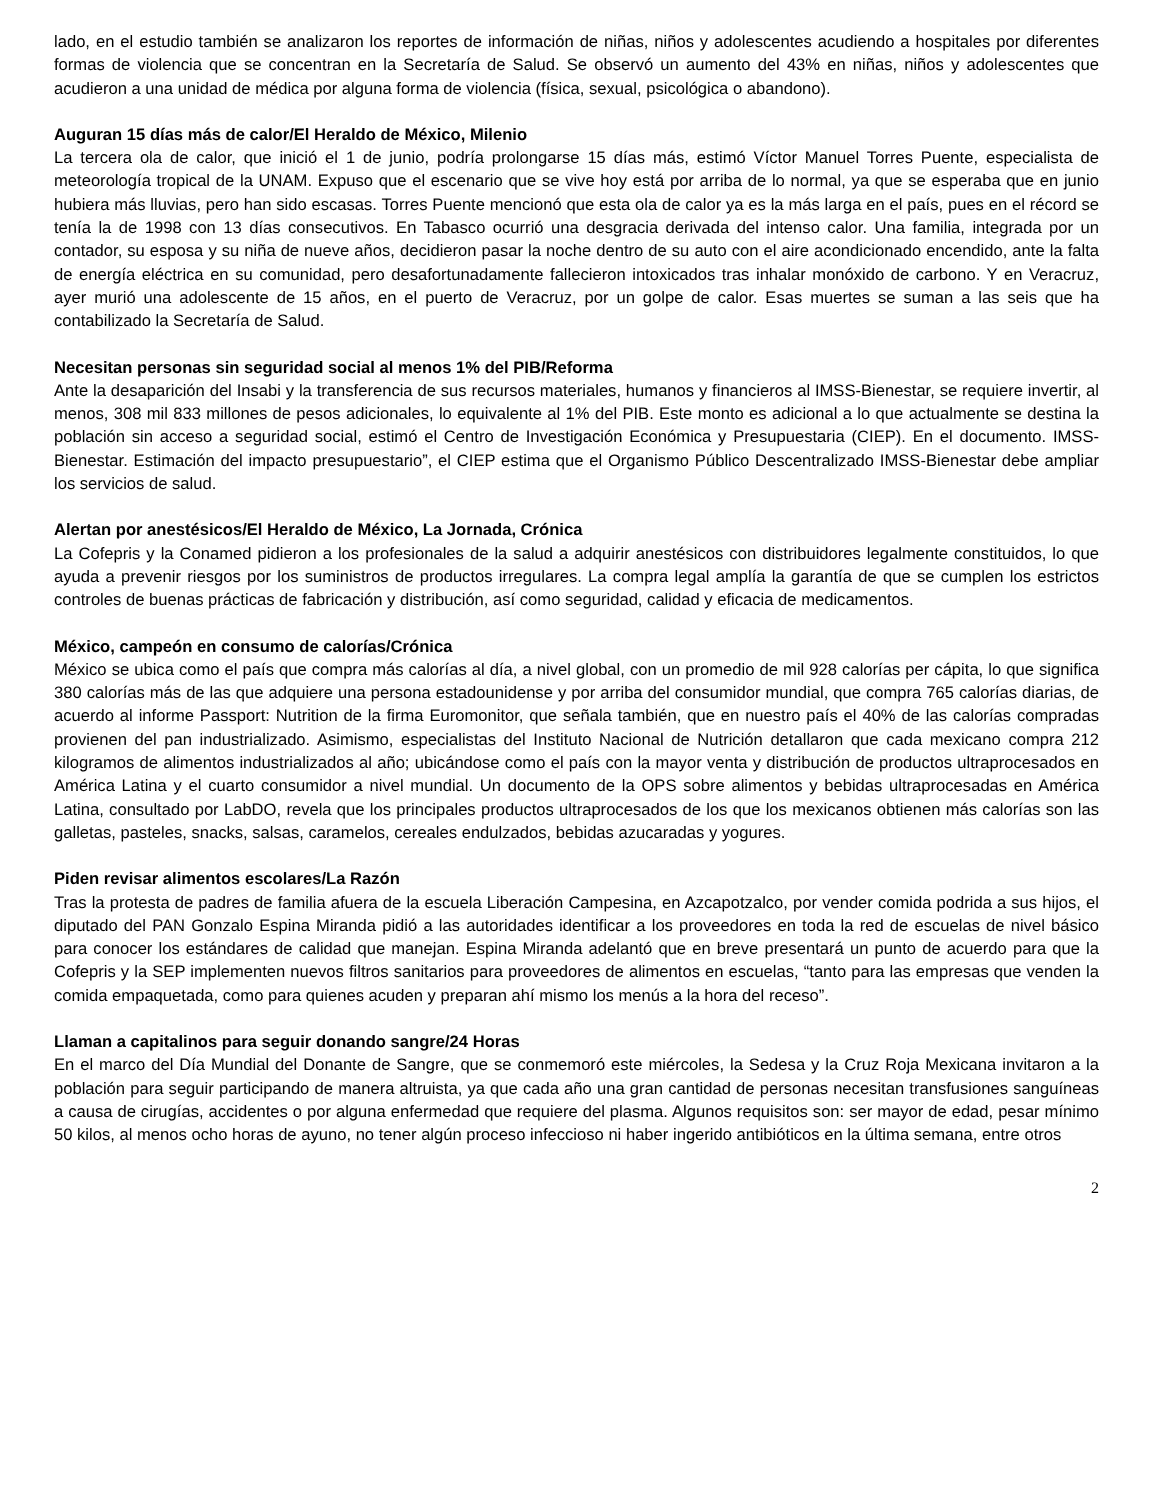lado, en el estudio también se analizaron los reportes de información de niñas, niños y adolescentes acudiendo a hospitales por diferentes formas de violencia que se concentran en la Secretaría de Salud. Se observó un aumento del 43% en niñas, niños y adolescentes que acudieron a una unidad de médica por alguna forma de violencia (física, sexual, psicológica o abandono).
Auguran 15 días más de calor/El Heraldo de México, Milenio
La tercera ola de calor, que inició el 1 de junio, podría prolongarse 15 días más, estimó Víctor Manuel Torres Puente, especialista de meteorología tropical de la UNAM. Expuso que el escenario que se vive hoy está por arriba de lo normal, ya que se esperaba que en junio hubiera más lluvias, pero han sido escasas. Torres Puente mencionó que esta ola de calor ya es la más larga en el país, pues en el récord se tenía la de 1998 con 13 días consecutivos. En Tabasco ocurrió una desgracia derivada del intenso calor. Una familia, integrada por un contador, su esposa y su niña de nueve años, decidieron pasar la noche dentro de su auto con el aire acondicionado encendido, ante la falta de energía eléctrica en su comunidad, pero desafortunadamente fallecieron intoxicados tras inhalar monóxido de carbono. Y en Veracruz, ayer murió una adolescente de 15 años, en el puerto de Veracruz, por un golpe de calor. Esas muertes se suman a las seis que ha contabilizado la Secretaría de Salud.
Necesitan personas sin seguridad social al menos 1% del PIB/Reforma
Ante la desaparición del Insabi y la transferencia de sus recursos materiales, humanos y financieros al IMSS-Bienestar, se requiere invertir, al menos, 308 mil 833 millones de pesos adicionales, lo equivalente al 1% del PIB. Este monto es adicional a lo que actualmente se destina la población sin acceso a seguridad social, estimó el Centro de Investigación Económica y Presupuestaria (CIEP). En el documento. IMSS-Bienestar. Estimación del impacto presupuestario”, el CIEP estima que el Organismo Público Descentralizado IMSS-Bienestar debe ampliar los servicios de salud.
Alertan por anestésicos/El Heraldo de México, La Jornada, Crónica
La Cofepris y la Conamed pidieron a los profesionales de la salud a adquirir anestésicos con distribuidores legalmente constituidos, lo que ayuda a prevenir riesgos por los suministros de productos irregulares. La compra legal amplía la garantía de que se cumplen los estrictos controles de buenas prácticas de fabricación y distribución, así como seguridad, calidad y eficacia de medicamentos.
México, campeón en consumo de calorías/Crónica
México se ubica como el país que compra más calorías al día, a nivel global, con un promedio de mil 928 calorías per cápita, lo que significa 380 calorías más de las que adquiere una persona estadounidense y por arriba del consumidor mundial, que compra 765 calorías diarias, de acuerdo al informe Passport: Nutrition de la firma Euromonitor, que señala también, que en nuestro país el 40% de las calorías compradas provienen del pan industrializado. Asimismo, especialistas del Instituto Nacional de Nutrición detallaron que cada mexicano compra 212 kilogramos de alimentos industrializados al año; ubicándose como el país con la mayor venta y distribución de productos ultraprocesados en América Latina y el cuarto consumidor a nivel mundial. Un documento de la OPS sobre alimentos y bebidas ultraprocesadas en América Latina, consultado por LabDO, revela que los principales productos ultraprocesados de los que los mexicanos obtienen más calorías son las galletas, pasteles, snacks, salsas, caramelos, cereales endulzados, bebidas azucaradas y yogures.
Piden revisar alimentos escolares/La Razón
Tras la protesta de padres de familia afuera de la escuela Liberación Campesina, en Azcapotzalco, por vender comida podrida a sus hijos, el diputado del PAN Gonzalo Espina Miranda pidió a las autoridades identificar a los proveedores en toda la red de escuelas de nivel básico para conocer los estándares de calidad que manejan. Espina Miranda adelantó que en breve presentará un punto de acuerdo para que la Cofepris y la SEP implementen nuevos filtros sanitarios para proveedores de alimentos en escuelas, “tanto para las empresas que venden la comida empaquetada, como para quienes acuden y preparan ahí mismo los menús a la hora del receso”.
Llaman a capitalinos para seguir donando sangre/24 Horas
En el marco del Día Mundial del Donante de Sangre, que se conmemoró este miércoles, la Sedesa y la Cruz Roja Mexicana invitaron a la población para seguir participando de manera altruista, ya que cada año una gran cantidad de personas necesitan transfusiones sanguíneas a causa de cirugías, accidentes o por alguna enfermedad que requiere del plasma. Algunos requisitos son: ser mayor de edad, pesar mínimo 50 kilos, al menos ocho horas de ayuno, no tener algún proceso infeccioso ni haber ingerido antibióticos en la última semana, entre otros
2